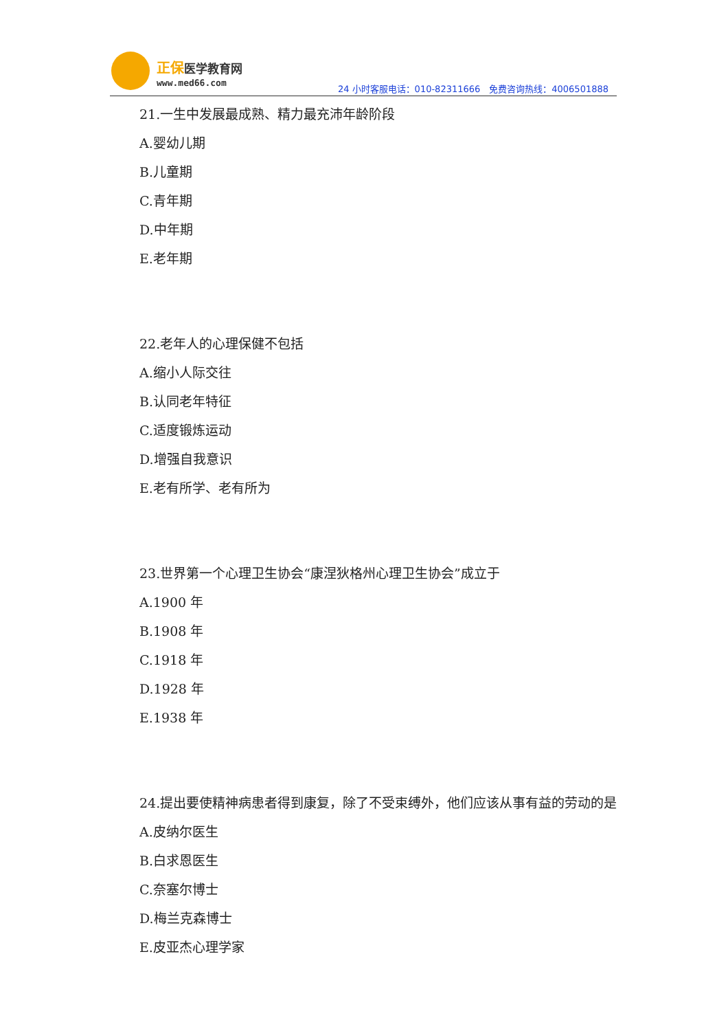正保医学教育网
www.med66.com
24 小时客服电话：010-82311666　免费咨询热线：4006501888
21.一生中发展最成熟、精力最充沛年龄阶段
A.婴幼儿期
B.儿童期
C.青年期
D.中年期
E.老年期
22.老年人的心理保健不包括
A.缩小人际交往
B.认同老年特征
C.适度锻炼运动
D.增强自我意识
E.老有所学、老有所为
23.世界第一个心理卫生协会“康涅狄格州心理卫生协会”成立于
A.1900 年
B.1908 年
C.1918 年
D.1928 年
E.1938 年
24.提出要使精神病患者得到康复，除了不受束缚外，他们应该从事有益的劳动的是
A.皮纳尔医生
B.白求恩医生
C.奈塞尔博士
D.梅兰克森博士
E.皮亚杰心理学家